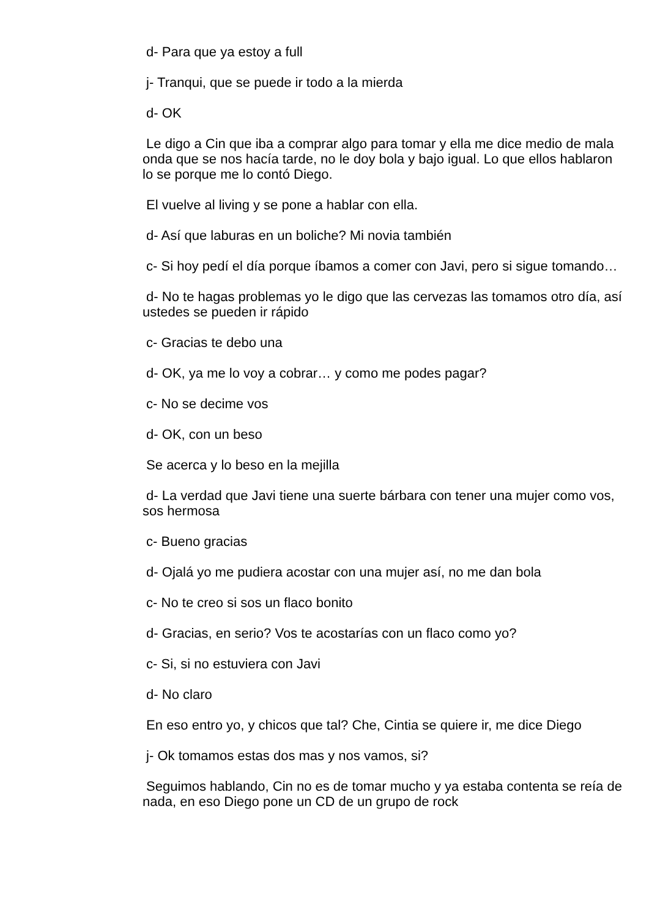d- Para que ya estoy a full
j- Tranqui, que se puede ir todo a la mierda
d- OK
Le digo a Cin que iba a comprar algo para tomar y ella me dice medio de mala onda que se nos hacía tarde, no le doy bola y bajo igual. Lo que ellos hablaron lo se porque me lo contó Diego.
El vuelve al living y se pone a hablar con ella.
d- Así que laburas en un boliche? Mi novia también
c- Si hoy pedí el día porque íbamos a comer con Javi, pero si sigue tomando…
d- No te hagas problemas yo le digo que las cervezas las tomamos otro día, así ustedes se pueden ir rápido
c- Gracias te debo una
d- OK, ya me lo voy a cobrar… y como me podes pagar?
c- No se decime vos
d- OK, con un beso
Se acerca y lo beso en la mejilla
d- La verdad que Javi tiene una suerte bárbara con tener una mujer como vos, sos hermosa
c- Bueno gracias
d- Ojalá yo me pudiera acostar con una mujer así, no me dan bola
c- No te creo si sos un flaco bonito
d- Gracias, en serio? Vos te acostarías con un flaco como yo?
c- Si, si no estuviera con Javi
d- No claro
En eso entro yo, y chicos que tal? Che, Cintia se quiere ir, me dice Diego
j- Ok tomamos estas dos mas y nos vamos, si?
Seguimos hablando, Cin no es de tomar mucho y ya estaba contenta se reía de nada, en eso Diego pone un CD de un grupo de rock